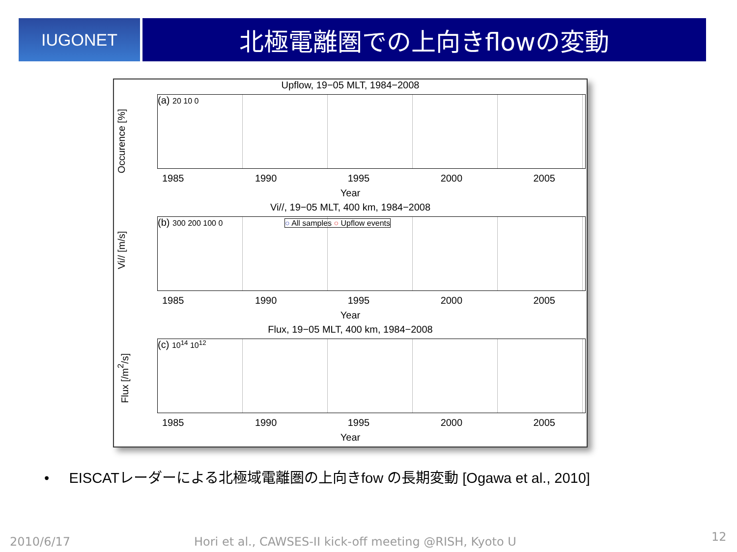IUGONET
北極電離圏での上向きflowの変動
Upflow, 19−05 MLT, 1984−2008
Occurence [%]
(a) 20 10 0
1985 1990 1995 2000 2005
Year
Vi//, 19−05 MLT, 400 km, 1984−2008
Vi// [m/s]
(b) 300 200 100 0 ○ All samples ○ Upflow events
1985 1990 1995 2000 2005
Year
Flux, 19−05 MLT, 400 km, 1984−2008
Flux [/m<sup>2</sup>/s]
(c) 10<sup>14</sup> 10<sup>12</sup>
1985 1990 1995 2000 2005
Year
• EISCATレーダーによる北極域電離圏の上向きfow の長期変動 [Ogawa et al., 2010]
2010/6/17
Hori et al., CAWSES-II kick-off meeting @RISH, Kyoto U
12